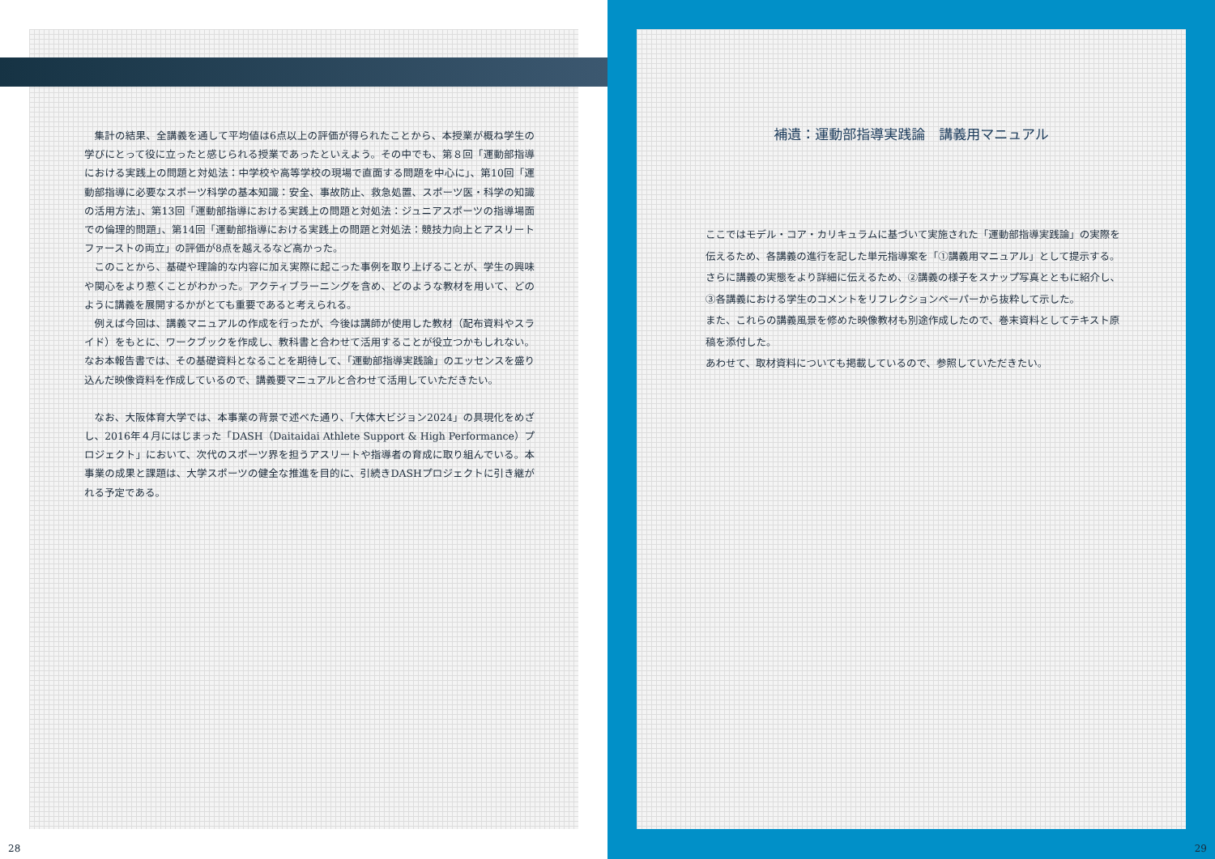集計の結果、全講義を通して平均値は6点以上の評価が得られたことから、本授業が概ね学生の学びにとって役に立ったと感じられる授業であったといえよう。その中でも、第８回「運動部指導における実践上の問題と対処法：中学校や高等学校の現場で直面する問題を中心に」、第10回「運動部指導に必要なスポーツ科学の基本知識：安全、事故防止、救急処置、スポーツ医・科学の知識の活用方法」、第13回「運動部指導における実践上の問題と対処法：ジュニアスポーツの指導場面での倫理的問題」、第14回「運動部指導における実践上の問題と対処法：競技力向上とアスリートファーストの両立」の評価が8点を越えるなど高かった。
このことから、基礎や理論的な内容に加え実際に起こった事例を取り上げることが、学生の興味や関心をより惹くことがわかった。アクティブラーニングを含め、どのような教材を用いて、どのように講義を展開するかがとても重要であると考えられる。
例えば今回は、講義マニュアルの作成を行ったが、今後は講師が使用した教材（配布資料やスライド）をもとに、ワークブックを作成し、教科書と合わせて活用することが役立つかもしれない。なお本報告書では、その基礎資料となることを期待して、「運動部指導実践論」のエッセンスを盛り込んだ映像資料を作成しているので、講義要マニュアルと合わせて活用していただきたい。
なお、大阪体育大学では、本事業の背景で述べた通り、「大体大ビジョン2024」の具現化をめざし、2016年４月にはじまった「DASH（Daitaidai Athlete Support & High Performance）プロジェクト」において、次代のスポーツ界を担うアスリートや指導者の育成に取り組んでいる。本事業の成果と課題は、大学スポーツの健全な推進を目的に、引続きDASHプロジェクトに引き継がれる予定である。
28
補遺：運動部指導実践論　講義用マニュアル
ここではモデル・コア・カリキュラムに基づいて実施された「運動部指導実践論」の実際を伝えるため、各講義の進行を記した単元指導案を「①講義用マニュアル」として提示する。
さらに講義の実態をより詳細に伝えるため、②講義の様子をスナップ写真とともに紹介し、③各講義における学生のコメントをリフレクションペーパーから抜粋して示した。
また、これらの講義風景を修めた映像教材も別途作成したので、巻末資料としてテキスト原稿を添付した。
あわせて、取材資料についても掲載しているので、参照していただきたい。
29